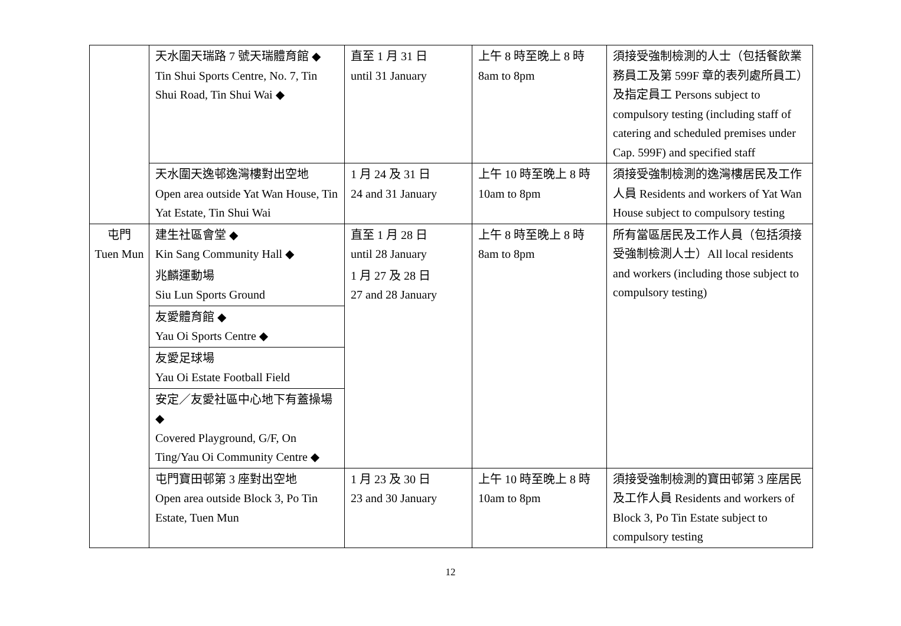| | 天水圍天瑞路 7 號天瑞體育館 ◆ Tin Shui Sports Centre, No. 7, Tin Shui Road, Tin Shui Wai ◆ | 直至 1 月 31 日 until 31 January | 上午 8 時至晚上 8 時 8am to 8pm | 須接受強制檢測的人士（包括餐飲業務員工及第 599F 章的表列處所員工）及指定員工 Persons subject to compulsory testing (including staff of catering and scheduled premises under Cap. 599F) and specified staff |
| | 天水圍天逸邨逸灣樓對出空地 Open area outside Yat Wan House, Tin Yat Estate, Tin Shui Wai | 1 月 24 及 31 日 24 and 31 January | 上午 10 時至晚上 8 時 10am to 8pm | 須接受強制檢測的逸灣樓居民及工作人員 Residents and workers of Yat Wan House subject to compulsory testing |
| 屯門 Tuen Mun | 建生社區會堂 ◆ Kin Sang Community Hall ◆ | 直至 1 月 28 日 until 28 January | 上午 8 時至晚上 8 時 8am to 8pm | 所有當區居民及工作人員（包括須接受強制檢測人士）All local residents and workers (including those subject to compulsory testing) |
| | 兆麟運動場 Siu Lun Sports Ground | 1 月 27 及 28 日 27 and 28 January | | |
| | 友愛體育館 ◆ Yau Oi Sports Centre ◆ | | | |
| | 友愛足球場 Yau Oi Estate Football Field | | | |
| | 安定／友愛社區中心地下有蓋操場 ◆ Covered Playground, G/F, On Ting/Yau Oi Community Centre ◆ | | | |
| | 屯門寶田邨第 3 座對出空地 Open area outside Block 3, Po Tin Estate, Tuen Mun | 1 月 23 及 30 日 23 and 30 January | 上午 10 時至晚上 8 時 10am to 8pm | 須接受強制檢測的寶田邨第 3 座居民及工作人員 Residents and workers of Block 3, Po Tin Estate subject to compulsory testing |
12